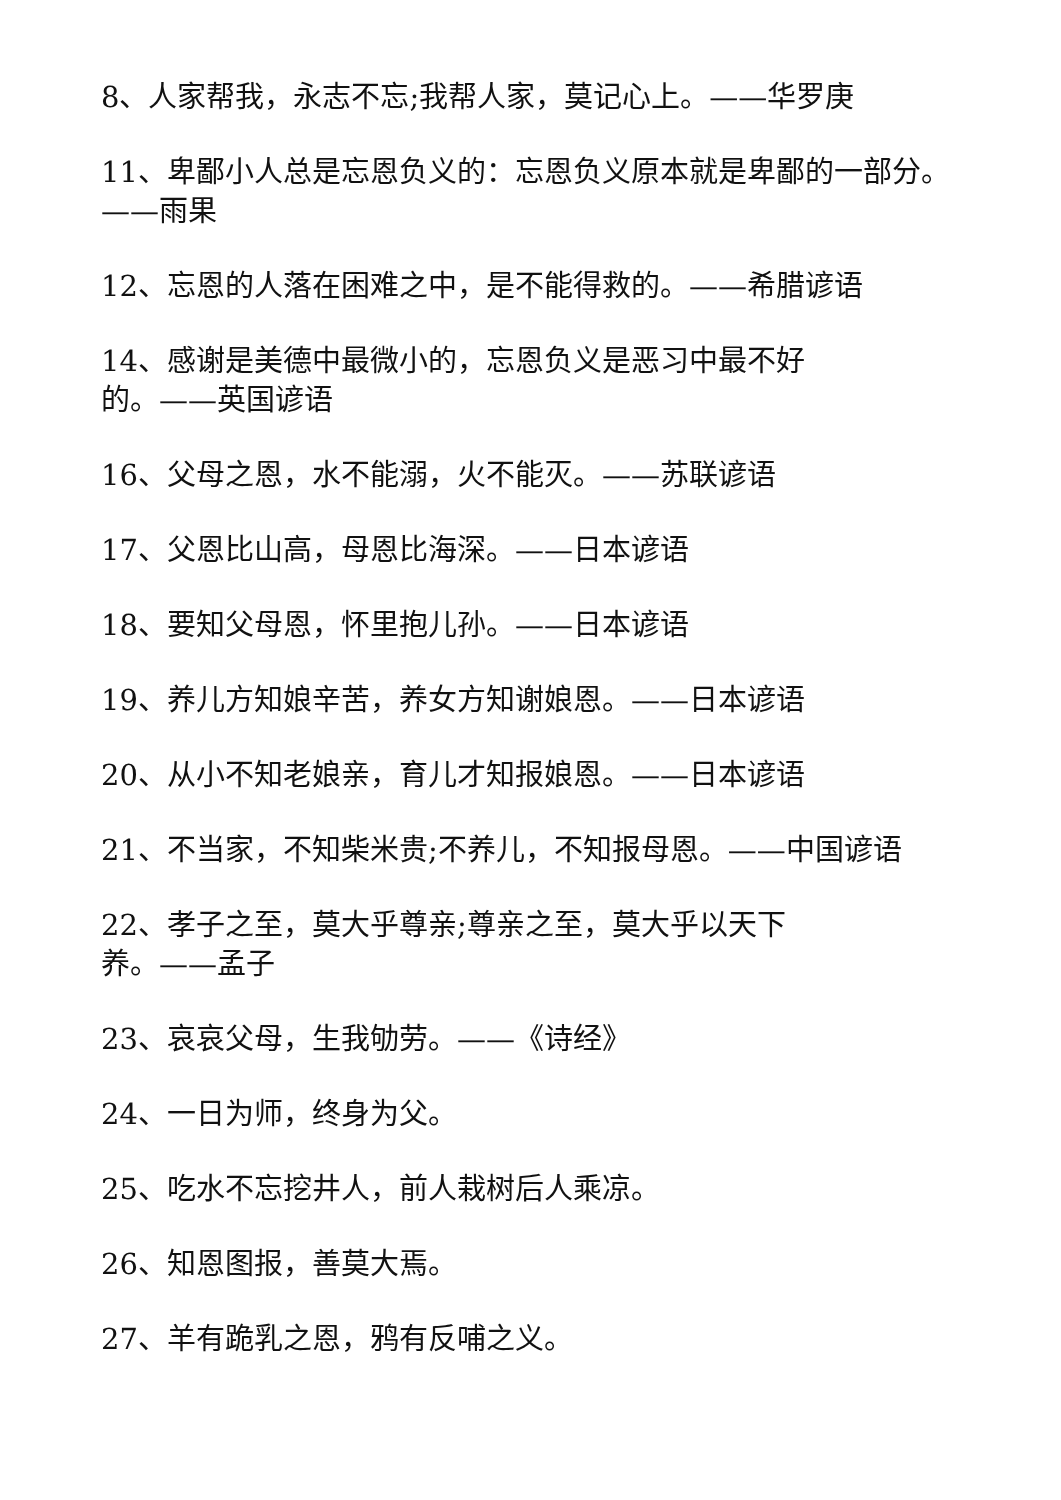8、人家帮我，永志不忘;我帮人家，莫记心上。——华罗庚
11、卑鄙小人总是忘恩负义的：忘恩负义原本就是卑鄙的一部分。——雨果
12、忘恩的人落在困难之中，是不能得救的。——希腊谚语
14、感谢是美德中最微小的，忘恩负义是恶习中最不好
的。——英国谚语
16、父母之恩，水不能溺，火不能灭。——苏联谚语
17、父恩比山高，母恩比海深。——日本谚语
18、要知父母恩，怀里抱儿孙。——日本谚语
19、养儿方知娘辛苦，养女方知谢娘恩。——日本谚语
20、从小不知老娘亲，育儿才知报娘恩。——日本谚语
21、不当家，不知柴米贵;不养儿，不知报母恩。——中国谚语
22、孝子之至，莫大乎尊亲;尊亲之至，莫大乎以天下
养。——孟子
23、哀哀父母，生我劬劳。——《诗经》
24、一日为师，终身为父。
25、吃水不忘挖井人，前人栽树后人乘凉。
26、知恩图报，善莫大焉。
27、羊有跪乳之恩，鸦有反哺之义。